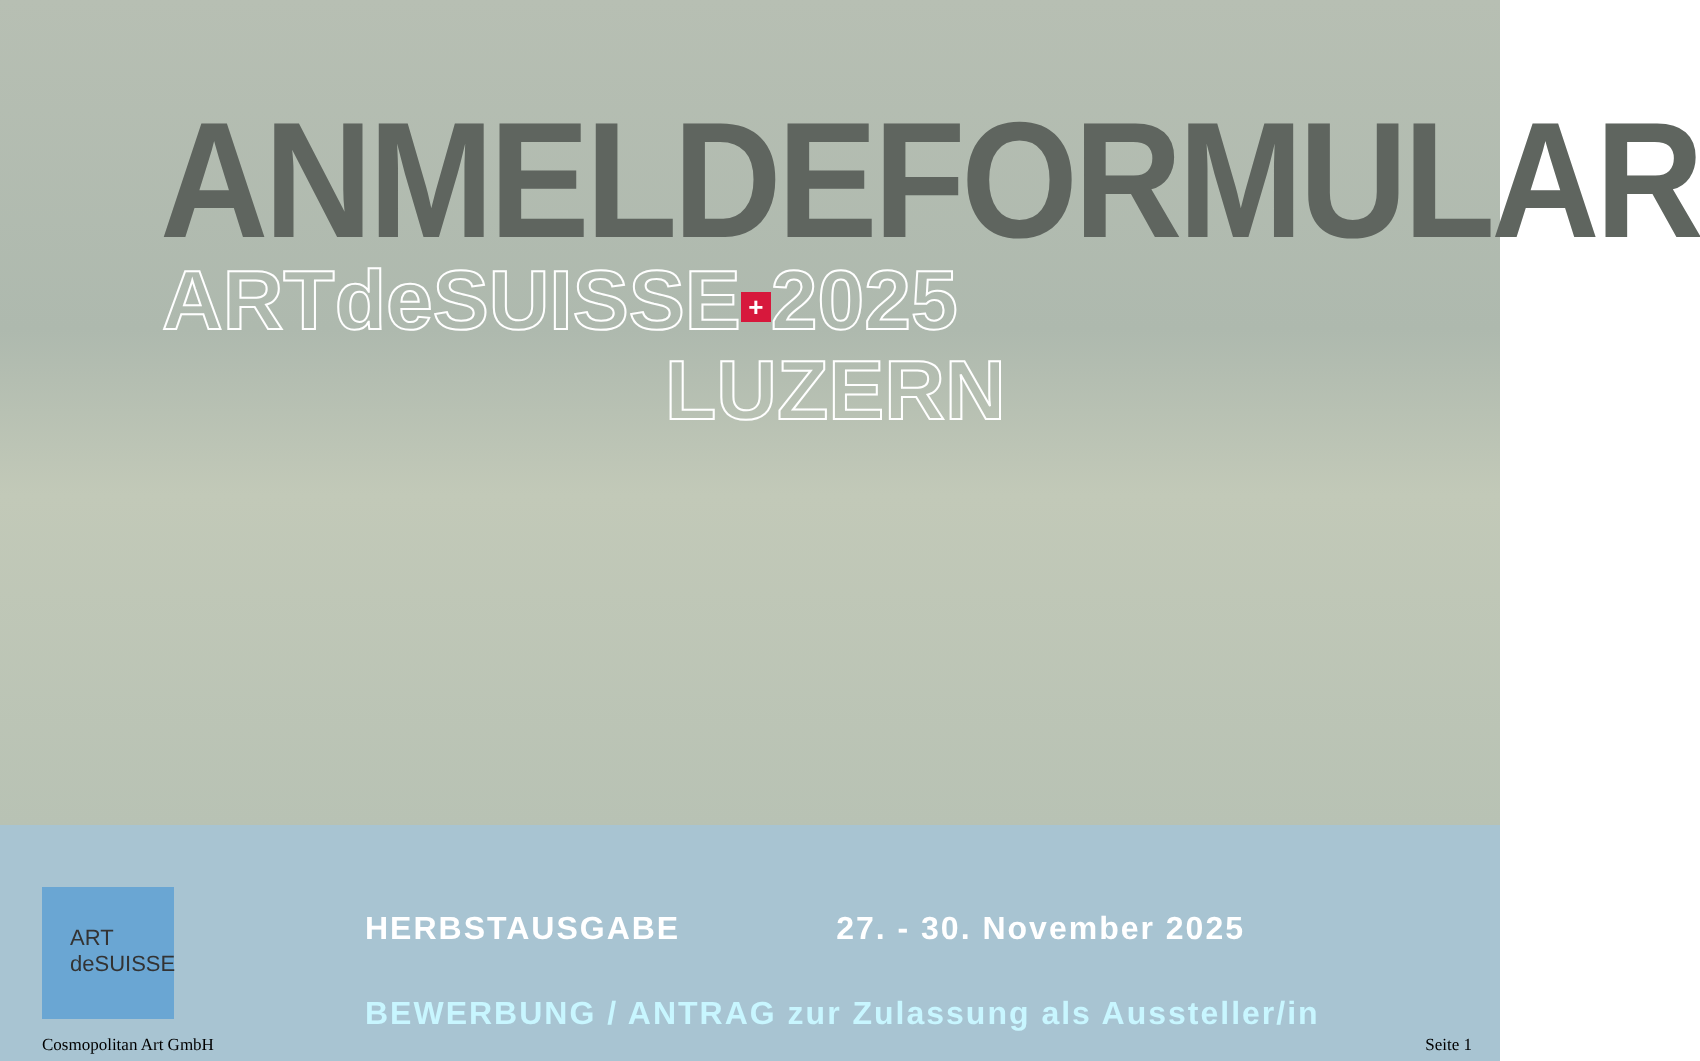ANMELDEFORMULAR
ARTdeSUISSE + 2025
LUZERN
ART deSUISSE
HERBSTAUSGABE 27. - 30. November 2025
BEWERBUNG / ANTRAG zur Zulassung als Aussteller/in
Cosmopolitan Art GmbH Seite 1